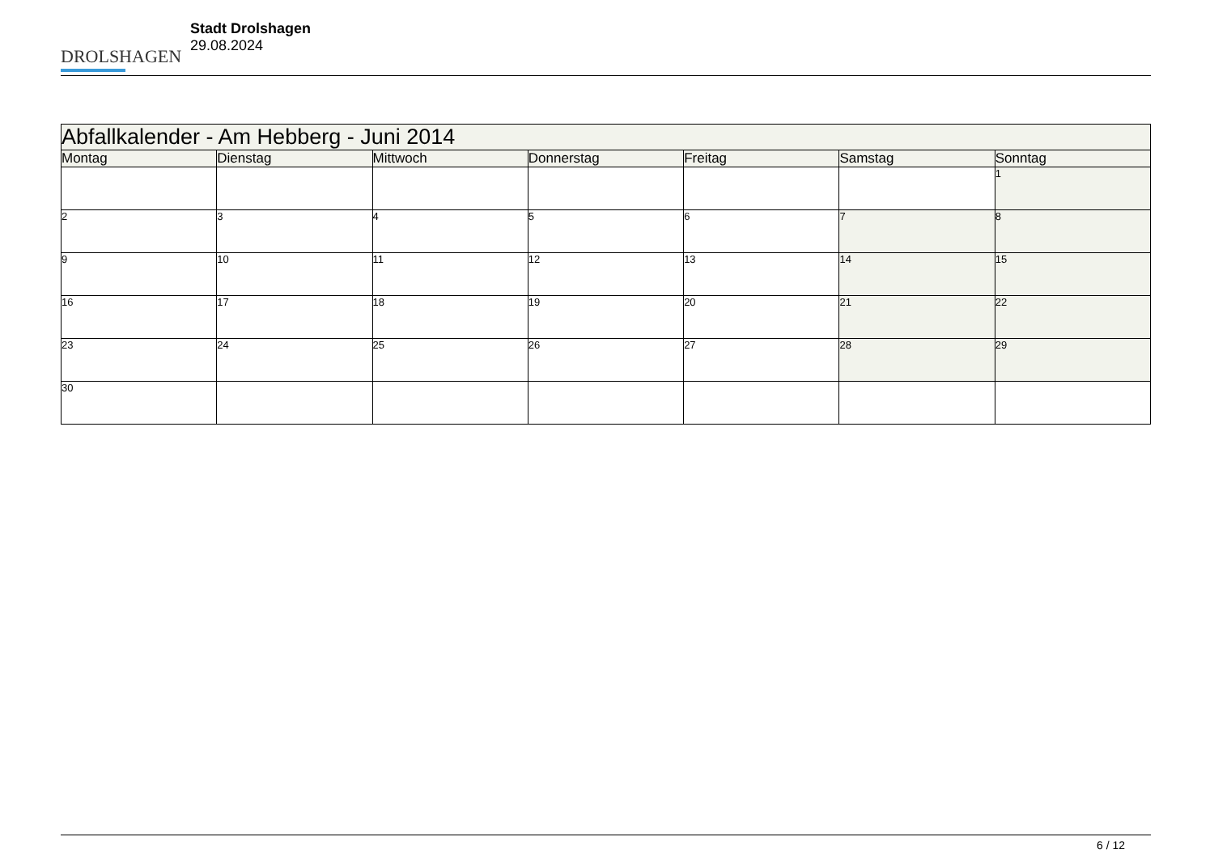DROLSHAGEN
Stadt Drolshagen
29.08.2024
| Abfallkalender - Am Hebberg - Juni 2014 | | | | | | |
| --- | --- | --- | --- | --- | --- | --- |
| Montag | Dienstag | Mittwoch | Donnerstag | Freitag | Samstag | Sonntag |
| | | | | | | 1 |
| 2 | 3 | 4 | 5 | 6 | 7 | 8 |
| 9 | 10 | 11 | 12 | 13 | 14 | 15 |
| 16 | 17 | 18 | 19 | 20 | 21 | 22 |
| 23 | 24 | 25 | 26 | 27 | 28 | 29 |
| 30 | | | | | | |
6 / 12